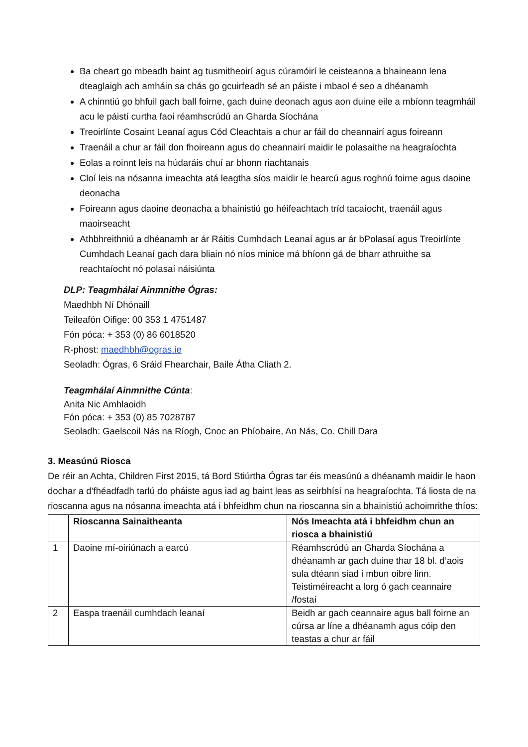Ba cheart go mbeadh baint ag tusmitheoirí agus cúramóirí le ceisteanna a bhaineann lena dteaglaigh ach amháin sa chás go gcuirfeadh sé an páiste i mbaol é seo a dhéanamh
A chinntiú go bhfuil gach ball foirne, gach duine deonach agus aon duine eile a mbíonn teagmháil acu le páistí curtha faoi réamhscrúdú an Gharda Síochána
Treoirlínte Cosaint Leanaí agus Cód Cleachtais a chur ar fáil do cheannairí agus foireann
Traenáil a chur ar fáil don fhoireann agus do cheannairí maidir le polasaithe na heagraíochta
Eolas a roinnt leis na húdaráis chuí ar bhonn riachtanais
Cloí leis na nósanna imeachta atá leagtha síos maidir le hearcú agus roghnú foirne agus daoine deonacha
Foireann agus daoine deonacha a bhainistiú go héifeachtach tríd tacaíocht, traenáil agus maoirseacht
Athbhreithniú a dhéanamh ar ár Ráitis Cumhdach Leanaí agus ar ár bPolasaí agus Treoirlínte Cumhdach Leanaí gach dara bliain nó níos minice má bhíonn gá de bharr athruithe sa reachtaíocht nó polasaí náisiúnta
DLP: Teagmhálaí Ainmnithe Ógras:
Maedhbh Ní Dhónaill
Teileafón Oifige: 00 353 1 4751487
Fón póca: + 353 (0) 86 6018520
R-phost: maedhbh@ogras.ie
Seoladh: Ógras, 6 Sráid Fhearchair, Baile Átha Cliath 2.
Teagmhálaí Ainmnithe Cúnta:
Anita Nic Amhlaoidh
Fón póca: + 353 (0) 85 7028787
Seoladh: Gaelscoil Nás na Ríogh, Cnoc an Phíobaire, An Nás, Co. Chill Dara
3. Measúnú Riosca
De réir an Achta, Children First 2015, tá Bord Stiúrtha Ógras tar éis measúnú a dhéanamh maidir le haon dochar a d’fhéadfadh tarlú do pháiste agus iad ag baint leas as seirbhísí na heagraíochta. Tá liosta de na rioscanna agus na nósanna imeachta atá i bhfeidhm chun na rioscanna sin a bhainistiú achoimrithe thíos:
| | Rioscanna Sainaitheanta | Nós Imeachta atá i bhfeidhm chun an riosca a bhainistiú |
| --- | --- | --- |
| 1 | Daoine mí-oiriúnach a earcú | Réamhscrúdú an Gharda Síochána a dhéanamh ar gach duine thar 18 bl. d’aois sula dtéann siad i mbun oibre linn. Teistiméireacht a lorg ó gach ceannaire /fostaí |
| 2 | Easpa traenáil cumhdach leanaí | Beidh ar gach ceannaire agus ball foirne an cúrsa ar líne a dhéanamh agus cóip den teastas a chur ar fáil |